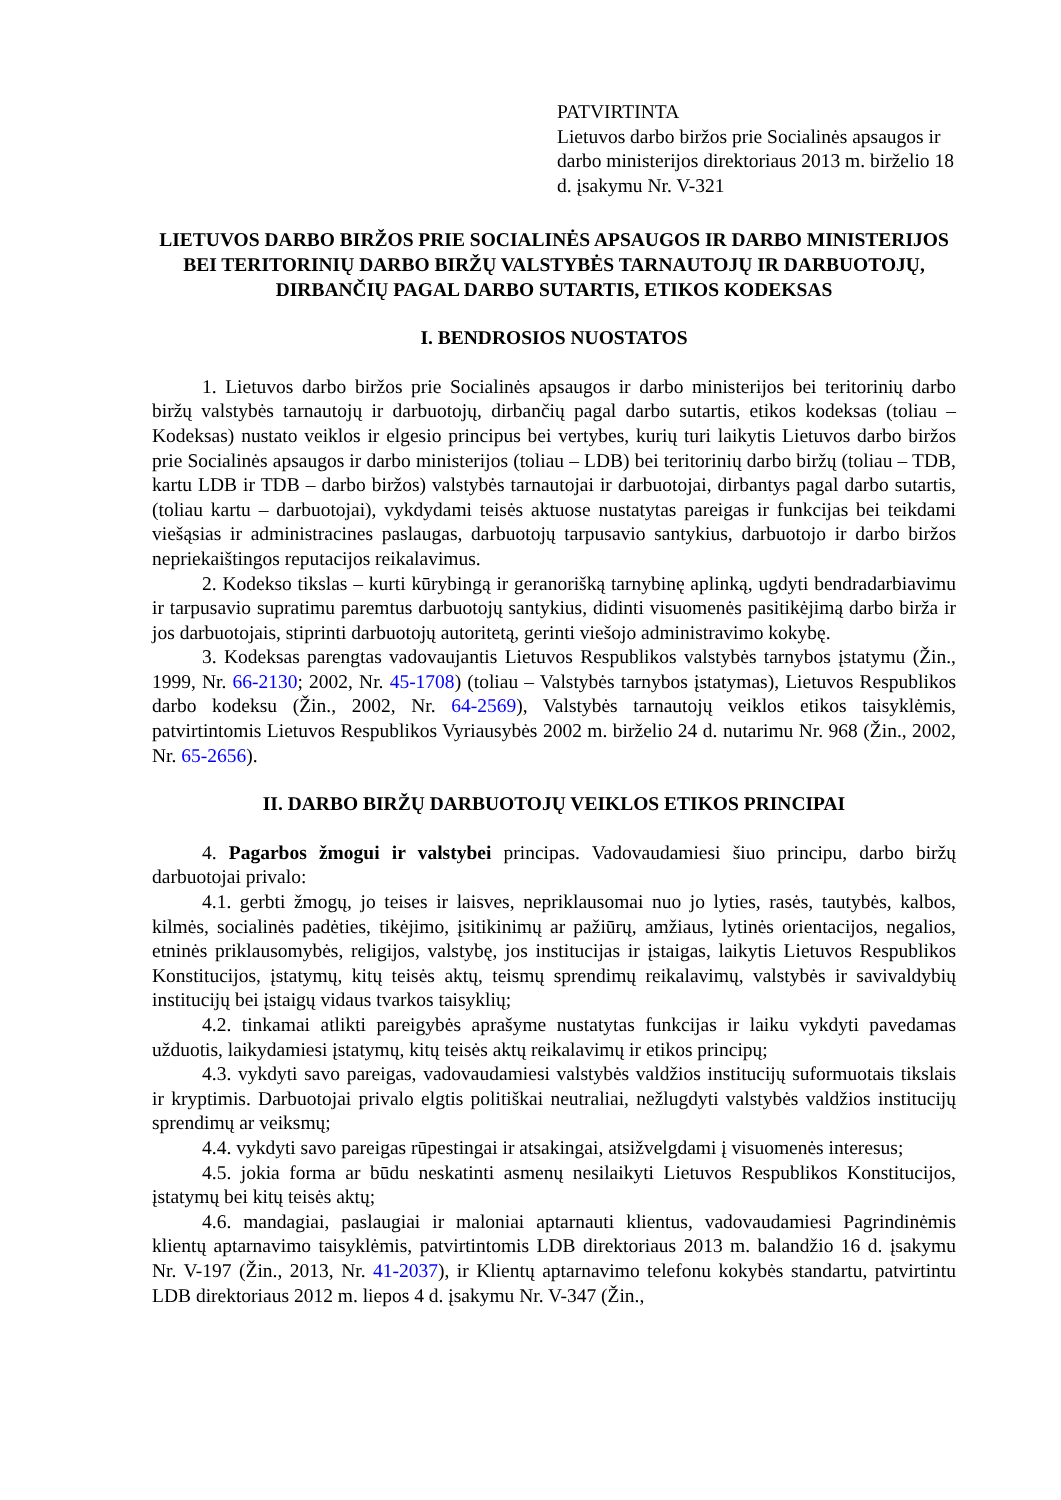PATVIRTINTA
Lietuvos darbo biržos prie Socialinės apsaugos ir darbo ministerijos direktoriaus 2013 m. birželio 18 d. įsakymu Nr. V-321
LIETUVOS DARBO BIRŽOS PRIE SOCIALINĖS APSAUGOS IR DARBO MINISTERIJOS BEI TERITORINIŲ DARBO BIRŽŲ VALSTYBĖS TARNAUTOJŲ IR DARBUOTOJŲ, DIRBANČIŲ PAGAL DARBO SUTARTIS, ETIKOS KODEKSAS
I. BENDROSIOS NUOSTATOS
1. Lietuvos darbo biržos prie Socialinės apsaugos ir darbo ministerijos bei teritorinių darbo biržų valstybės tarnautojų ir darbuotojų, dirbančių pagal darbo sutartis, etikos kodeksas (toliau – Kodeksas) nustato veiklos ir elgesio principus bei vertybes, kurių turi laikytis Lietuvos darbo biržos prie Socialinės apsaugos ir darbo ministerijos (toliau – LDB) bei teritorinių darbo biržų (toliau – TDB, kartu LDB ir TDB – darbo biržos) valstybės tarnautojai ir darbuotojai, dirbantys pagal darbo sutartis, (toliau kartu – darbuotojai), vykdydami teisės aktuose nustatytas pareigas ir funkcijas bei teikdami viešąsias ir administracines paslaugas, darbuotojų tarpusavio santykius, darbuotojo ir darbo biržos nepriekaištingos reputacijos reikalavimus.
2. Kodekso tikslas – kurti kūrybingą ir geranorišką tarnybinę aplinką, ugdyti bendradarbiavimu ir tarpusavio supratimu paremtus darbuotojų santykius, didinti visuomenės pasitikėjimą darbo birža ir jos darbuotojais, stiprinti darbuotojų autoritetą, gerinti viešojo administravimo kokybę.
3. Kodeksas parengtas vadovaujantis Lietuvos Respublikos valstybės tarnybos įstatymu (Žin., 1999, Nr. 66-2130; 2002, Nr. 45-1708) (toliau – Valstybės tarnybos įstatymas), Lietuvos Respublikos darbo kodeksu (Žin., 2002, Nr. 64-2569), Valstybės tarnautojų veiklos etikos taisyklėmis, patvirtintomis Lietuvos Respublikos Vyriausybės 2002 m. birželio 24 d. nutarimu Nr. 968 (Žin., 2002, Nr. 65-2656).
II. DARBO BIRŽŲ DARBUOTOJŲ VEIKLOS ETIKOS PRINCIPAI
4. Pagarbos žmogui ir valstybei principas. Vadovaudamiesi šiuo principu, darbo biržų darbuotojai privalo:
4.1. gerbti žmogų, jo teises ir laisves, nepriklausomai nuo jo lyties, rasės, tautybės, kalbos, kilmės, socialinės padėties, tikėjimo, įsitikinimų ar pažiūrų, amžiaus, lytinės orientacijos, negalios, etninės priklausomybės, religijos, valstybę, jos institucijas ir įstaigas, laikytis Lietuvos Respublikos Konstitucijos, įstatymų, kitų teisės aktų, teismų sprendimų reikalavimų, valstybės ir savivaldybių institucijų bei įstaigų vidaus tvarkos taisyklių;
4.2. tinkamai atlikti pareigybės aprašyme nustatytas funkcijas ir laiku vykdyti pavedamas užduotis, laikydamiesi įstatymų, kitų teisės aktų reikalavimų ir etikos principų;
4.3. vykdyti savo pareigas, vadovaudamiesi valstybės valdžios institucijų suformuotais tikslais ir kryptimis. Darbuotojai privalo elgtis politiškai neutraliai, nežlugdyti valstybės valdžios institucijų sprendimų ar veiksmų;
4.4. vykdyti savo pareigas rūpestingai ir atsakingai, atsižvelgdami į visuomenės interesus;
4.5. jokia forma ar būdu neskatinti asmenų nesilaikyti Lietuvos Respublikos Konstitucijos, įstatymų bei kitų teisės aktų;
4.6. mandagiai, paslaugiai ir maloniai aptarnauti klientus, vadovaudamiesi Pagrindinėmis klientų aptarnavimo taisyklėmis, patvirtintomis LDB direktoriaus 2013 m. balandžio 16 d. įsakymu Nr. V-197 (Žin., 2013, Nr. 41-2037), ir Klientų aptarnavimo telefonu kokybės standartu, patvirtintu LDB direktoriaus 2012 m. liepos 4 d. įsakymu Nr. V-347 (Žin.,